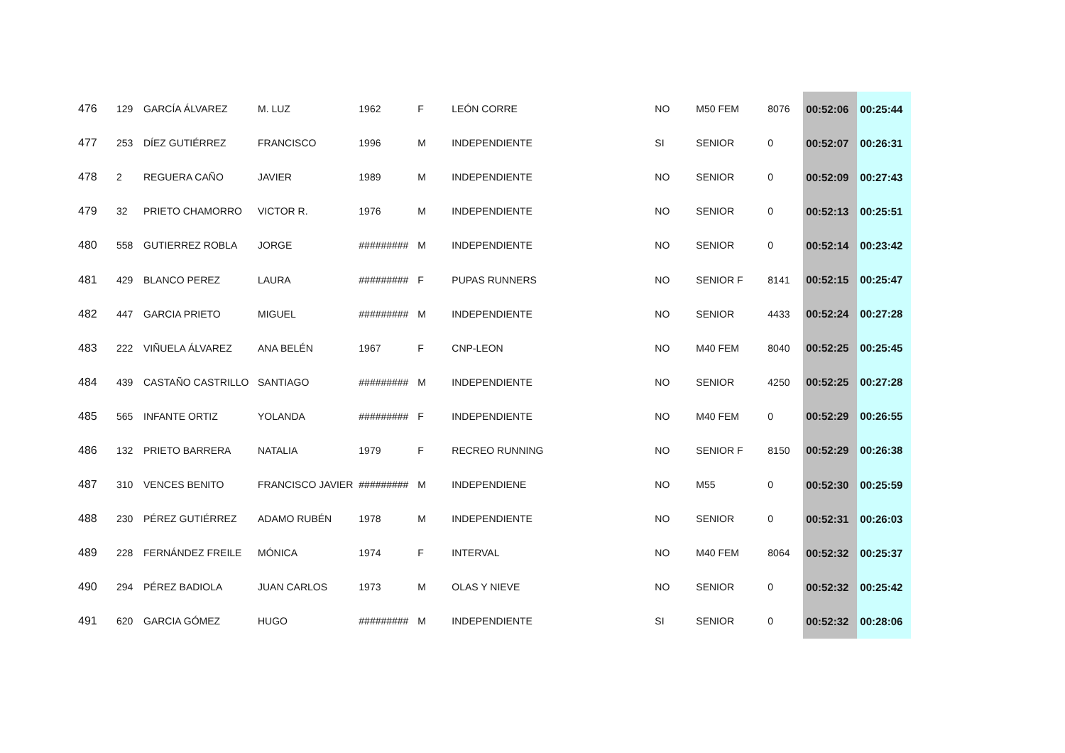| 476 | 129 | GARCÍA ÁLVAREZ | M. LUZ | 1962 | F | LEÓN CORRE | NO | M50 FEM | 8076 | 00:52:06 | 00:25:44 |
| 477 | 253 | DÍEZ GUTIÉRREZ | FRANCISCO | 1996 | M | INDEPENDIENTE | SI | SENIOR | 0 | 00:52:07 | 00:26:31 |
| 478 | 2 | REGUERA CAÑO | JAVIER | 1989 | M | INDEPENDIENTE | NO | SENIOR | 0 | 00:52:09 | 00:27:43 |
| 479 | 32 | PRIETO CHAMORRO | VICTOR R. | 1976 | M | INDEPENDIENTE | NO | SENIOR | 0 | 00:52:13 | 00:25:51 |
| 480 | 558 | GUTIERREZ ROBLA | JORGE | ######### | M | INDEPENDIENTE | NO | SENIOR | 0 | 00:52:14 | 00:23:42 |
| 481 | 429 | BLANCO PEREZ | LAURA | ######### | F | PUPAS RUNNERS | NO | SENIOR F | 8141 | 00:52:15 | 00:25:47 |
| 482 | 447 | GARCIA PRIETO | MIGUEL | ######### | M | INDEPENDIENTE | NO | SENIOR | 4433 | 00:52:24 | 00:27:28 |
| 483 | 222 | VIÑUELA ÁLVAREZ | ANA BELÉN | 1967 | F | CNP-LEON | NO | M40 FEM | 8040 | 00:52:25 | 00:25:45 |
| 484 | 439 | CASTAÑO CASTRILLO | SANTIAGO | ######### | M | INDEPENDIENTE | NO | SENIOR | 4250 | 00:52:25 | 00:27:28 |
| 485 | 565 | INFANTE ORTIZ | YOLANDA | ######### | F | INDEPENDIENTE | NO | M40 FEM | 0 | 00:52:29 | 00:26:55 |
| 486 | 132 | PRIETO BARRERA | NATALIA | 1979 | F | RECREO RUNNING | NO | SENIOR F | 8150 | 00:52:29 | 00:26:38 |
| 487 | 310 | VENCES BENITO | FRANCISCO JAVIER | ######### | M | INDEPENDIENE | NO | M55 | 0 | 00:52:30 | 00:25:59 |
| 488 | 230 | PÉREZ GUTIÉRREZ | ADAMO RUBÉN | 1978 | M | INDEPENDIENTE | NO | SENIOR | 0 | 00:52:31 | 00:26:03 |
| 489 | 228 | FERNÁNDEZ FREILE | MÓNICA | 1974 | F | INTERVAL | NO | M40 FEM | 8064 | 00:52:32 | 00:25:37 |
| 490 | 294 | PÉREZ BADIOLA | JUAN CARLOS | 1973 | M | OLAS Y NIEVE | NO | SENIOR | 0 | 00:52:32 | 00:25:42 |
| 491 | 620 | GARCIA GÓMEZ | HUGO | ######### | M | INDEPENDIENTE | SI | SENIOR | 0 | 00:52:32 | 00:28:06 |